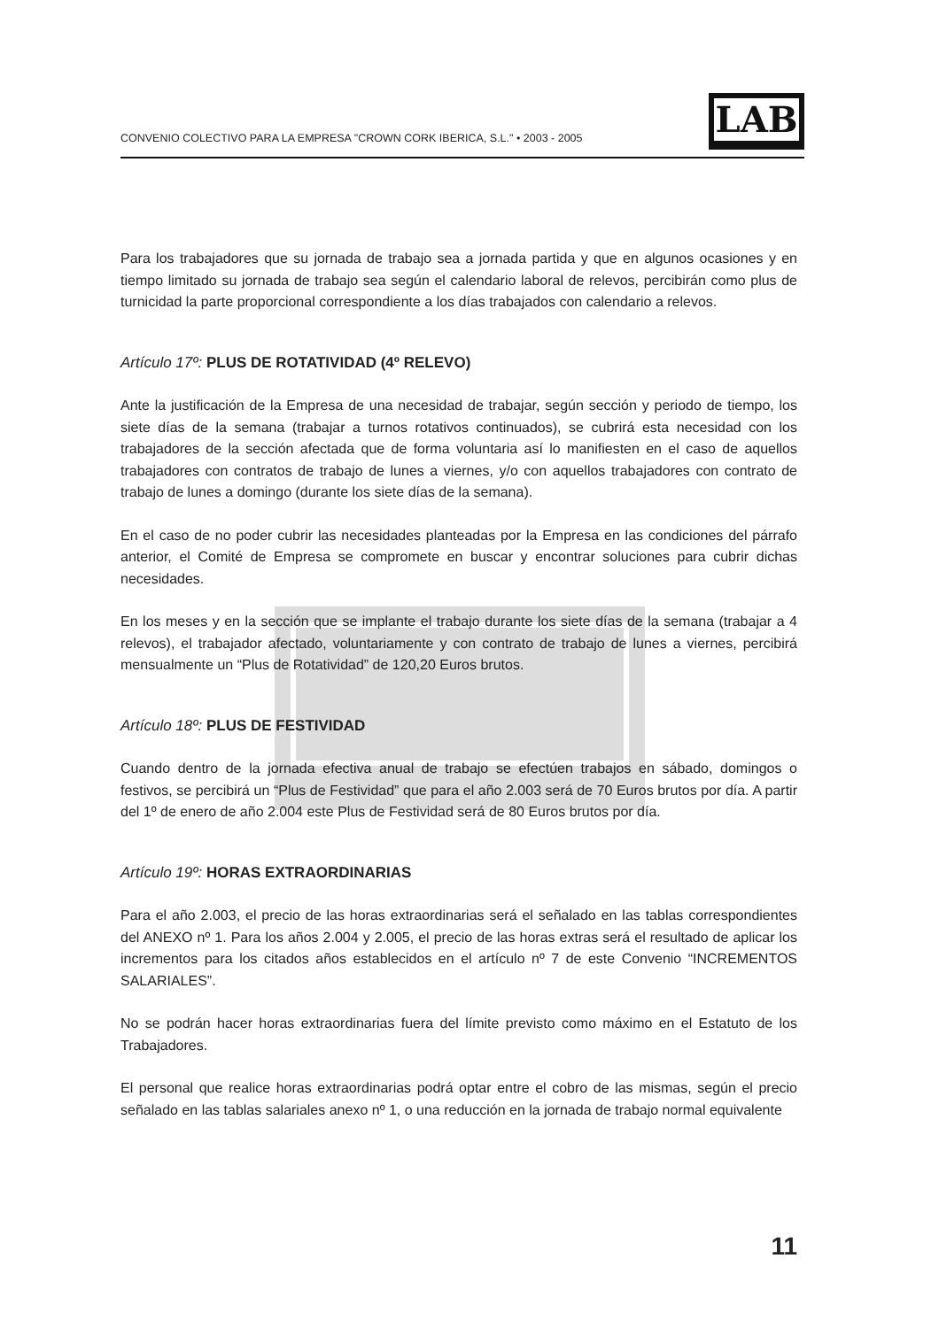CONVENIO COLECTIVO PARA LA EMPRESA "CROWN CORK IBERICA, S.L." • 2003 - 2005
LAB
Para los trabajadores que su jornada de trabajo sea a jornada partida y que en algunos ocasiones y en tiempo limitado su jornada de trabajo sea según el calendario laboral de relevos, percibirán como plus de turnicidad la parte proporcional correspondiente a los días trabajados con calendario a relevos.
Artículo 17º: PLUS DE ROTATIVIDAD (4º RELEVO)
Ante la justificación de la Empresa de una necesidad de trabajar, según sección y periodo de tiempo, los siete días de la semana (trabajar a turnos rotativos continuados), se cubrirá esta necesidad con los trabajadores de la sección afectada que de forma voluntaria así lo manifiesten en el caso de aquellos trabajadores con contratos de trabajo de lunes a viernes, y/o con aquellos trabajadores con contrato de trabajo de lunes a domingo (durante los siete días de la semana).
En el caso de no poder cubrir las necesidades planteadas por la Empresa en las condiciones del párrafo anterior, el Comité de Empresa se compromete en buscar y encontrar soluciones para cubrir dichas necesidades.
En los meses y en la sección que se implante el trabajo durante los siete días de la semana (trabajar a 4 relevos), el trabajador afectado, voluntariamente y con contrato de trabajo de lunes a viernes, percibirá mensualmente un “Plus de Rotatividad” de 120,20 Euros brutos.
Artículo 18º: PLUS DE FESTIVIDAD
Cuando dentro de la jornada efectiva anual de trabajo se efectúen trabajos en sábado, domingos o festivos, se percibirá un “Plus de Festividad” que para el año 2.003 será de 70 Euros brutos por día. A partir del 1º de enero de año 2.004 este Plus de Festividad será de 80 Euros brutos por día.
Artículo 19º: HORAS EXTRAORDINARIAS
Para el año 2.003, el precio de las horas extraordinarias será el señalado en las tablas correspondientes del ANEXO nº 1. Para los años 2.004 y 2.005, el precio de las horas extras será el resultado de aplicar los incrementos para los citados años establecidos en el artículo nº 7 de este Convenio “INCREMENTOS SALARIALES”.
No se podrán hacer horas extraordinarias fuera del límite previsto como máximo en el Estatuto de los Trabajadores.
El personal que realice horas extraordinarias podrá optar entre el cobro de las mismas, según el precio señalado en las tablas salariales anexo nº 1, o una reducción en la jornada de trabajo normal equivalente
11